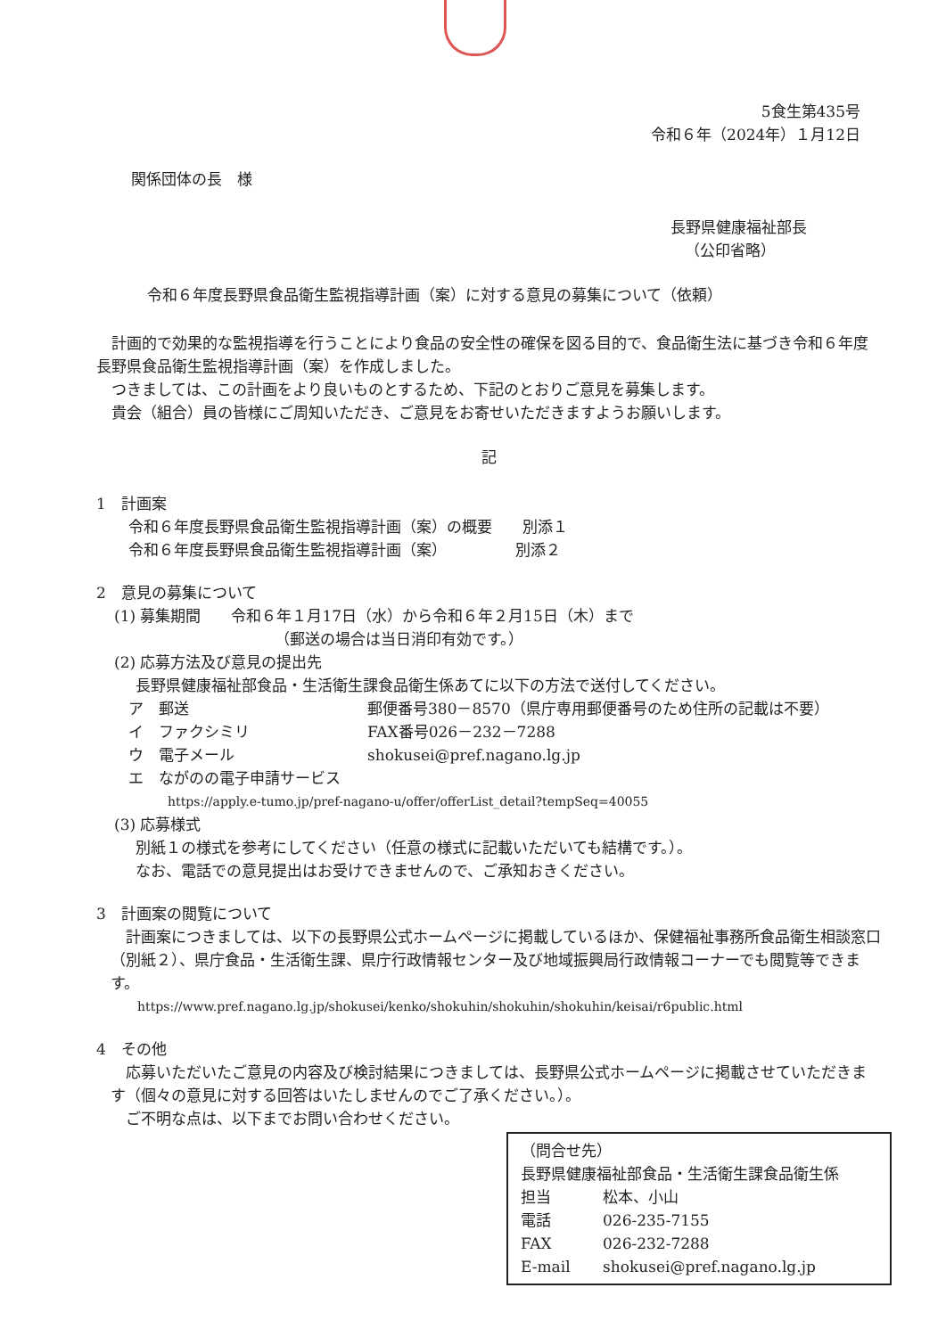5食生第435号
令和６年（2024年）１月12日
関係団体の長　様
長野県健康福祉部長
（公印省略）
令和６年度長野県食品衛生監視指導計画（案）に対する意見の募集について（依頼）
　計画的で効果的な監視指導を行うことにより食品の安全性の確保を図る目的で、食品衛生法に基づき令和６年度長野県食品衛生監視指導計画（案）を作成しました。
　つきましては、この計画をより良いものとするため、下記のとおりご意見を募集します。
　貴会（組合）員の皆様にご周知いただき、ご意見をお寄せいただきますようお願いします。
記
1　計画案
令和６年度長野県食品衛生監視指導計画（案）の概要　　別添１
令和６年度長野県食品衛生監視指導計画（案）　　　　　別添２
2　意見の募集について
(1) 募集期間　　令和６年１月17日（水）から令和６年２月15日（木）まで
（郵送の場合は当日消印有効です。）
(2) 応募方法及び意見の提出先
長野県健康福祉部食品・生活衛生課食品衛生係あてに以下の方法で送付してください。
| ア 郵送 | 郵便番号380－8570（県庁専用郵便番号のため住所の記載は不要） |
| イ ファクシミリ | FAX番号026－232－7288 |
| ウ 電子メール | shokusei@pref.nagano.lg.jp |
| エ ながのの電子申請サービス | |
https://apply.e-tumo.jp/pref-nagano-u/offer/offerList_detail?tempSeq=40055
(3) 応募様式
別紙１の様式を参考にしてください（任意の様式に記載いただいても結構です。）。
なお、電話での意見提出はお受けできませんので、ご承知おきください。
3　計画案の閲覧について
　計画案につきましては、以下の長野県公式ホームページに掲載しているほか、保健福祉事務所食品衛生相談窓口（別紙２）、県庁食品・生活衛生課、県庁行政情報センター及び地域振興局行政情報コーナーでも閲覧等できます。
https://www.pref.nagano.lg.jp/shokusei/kenko/shokuhin/shokuhin/shokuhin/keisai/r6public.html
4　その他
　応募いただいたご意見の内容及び検討結果につきましては、長野県公式ホームページに掲載させていただきます（個々の意見に対する回答はいたしませんのでご了承ください。）。
　ご不明な点は、以下までお問い合わせください。
（問合せ先）
長野県健康福祉部食品・生活衛生課食品衛生係
| 担当 | 松本、小山 |
| 電話 | 026-235-7155 |
| FAX | 026-232-7288 |
| E-mail | shokusei@pref.nagano.lg.jp |